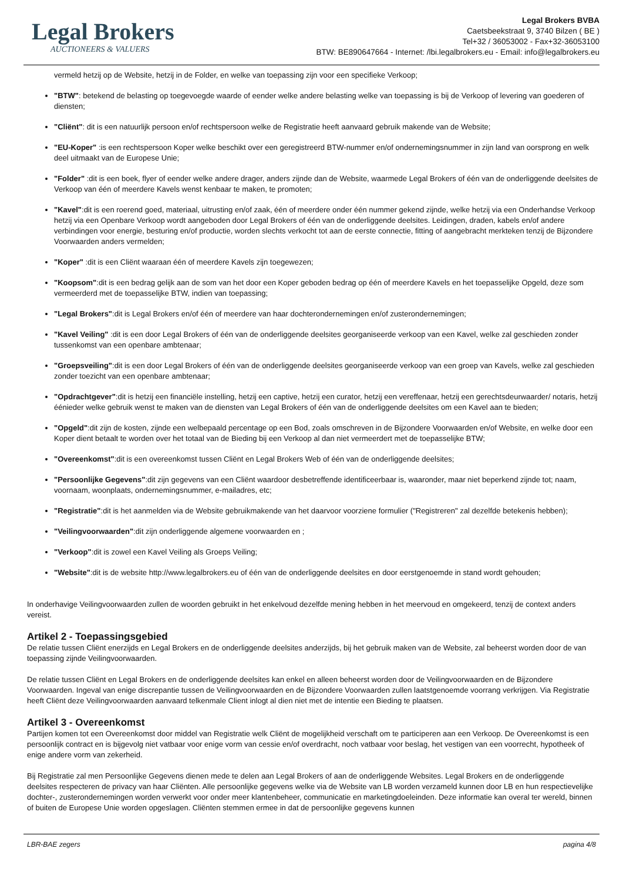Legal Brokers
AUCTIONEERS & VALUERS
Legal Brokers BVBA
Caetsbeekstraat 9, 3740 Bilzen ( BE )
Tel+32 / 36053002 - Fax+32-36053100
BTW: BE890647664 - Internet: /lbi.legalbrokers.eu - Email: info@legalbrokers.eu
vermeld hetzij op de Website, hetzij in de Folder, en welke van toepassing zijn voor een specifieke Verkoop;
"BTW": betekend de belasting op toegevoegde waarde of eender welke andere belasting welke van toepassing is bij de Verkoop of levering van goederen of diensten;
"Cliënt": dit is een natuurlijk persoon en/of rechtspersoon welke de Registratie heeft aanvaard gebruik makende van de Website;
"EU-Koper" :is een rechtspersoon Koper welke beschikt over een geregistreerd BTW-nummer en/of ondernemingsnummer in zijn land van oorsprong en welk deel uitmaakt van de Europese Unie;
"Folder" :dit is een boek, flyer of eender welke andere drager, anders zijnde dan de Website, waarmede Legal Brokers of één van de onderliggende deelsites de Verkoop van één of meerdere Kavels wenst kenbaar te maken, te promoten;
"Kavel":dit is een roerend goed, materiaal, uitrusting en/of zaak, één of meerdere onder één nummer gekend zijnde, welke hetzij via een Onderhandse Verkoop hetzij via een Openbare Verkoop wordt aangeboden door Legal Brokers of één van de onderliggende deelsites. Leidingen, draden, kabels en/of andere verbindingen voor energie, besturing en/of productie, worden slechts verkocht tot aan de eerste connectie, fitting of aangebracht merkteken tenzij de Bijzondere Voorwaarden anders vermelden;
"Koper" :dit is een Cliënt waaraan één of meerdere Kavels zijn toegewezen;
"Koopsom":dit is een bedrag gelijk aan de som van het door een Koper geboden bedrag op één of meerdere Kavels en het toepasselijke Opgeld, deze som vermeerderd met de toepasselijke BTW, indien van toepassing;
"Legal Brokers":dit is Legal Brokers en/of één of meerdere van haar dochterondernemingen en/of zusterondernemingen;
"Kavel Veiling" :dit is een door Legal Brokers of één van de onderliggende deelsites georganiseerde verkoop van een Kavel, welke zal geschieden zonder tussenkomst van een openbare ambtenaar;
"Groepsveiling":dit is een door Legal Brokers of één van de onderliggende deelsites georganiseerde verkoop van een groep van Kavels, welke zal geschieden zonder toezicht van een openbare ambtenaar;
"Opdrachtgever":dit is hetzij een financiële instelling, hetzij een captive, hetzij een curator, hetzij een vereffenaar, hetzij een gerechtsdeurwaarder/ notaris, hetzij éénieder welke gebruik wenst te maken van de diensten van Legal Brokers of één van de onderliggende deelsites om een Kavel aan te bieden;
"Opgeld":dit zijn de kosten, zijnde een welbepaald percentage op een Bod, zoals omschreven in de Bijzondere Voorwaarden en/of Website, en welke door een Koper dient betaalt te worden over het totaal van de Bieding bij een Verkoop al dan niet vermeerdert met de toepasselijke BTW;
"Overeenkomst":dit is een overeenkomst tussen Cliënt en Legal Brokers Web of één van de onderliggende deelsites;
"Persoonlijke Gegevens":dit zijn gegevens van een Cliënt waardoor desbetreffende identificeerbaar is, waaronder, maar niet beperkend zijnde tot; naam, voornaam, woonplaats, ondernemingsnummer, e-mailadres, etc;
"Registratie":dit is het aanmelden via de Website gebruikmakende van het daarvoor voorziene formulier ("Registreren" zal dezelfde betekenis hebben);
"Veilingvoorwaarden":dit zijn onderliggende algemene voorwaarden en ;
"Verkoop":dit is zowel een Kavel Veiling als Groeps Veiling;
"Website":dit is de website http://www.legalbrokers.eu of één van de onderliggende deelsites en door eerstgenoemde in stand wordt gehouden;
In onderhavige Veilingvoorwaarden zullen de woorden gebruikt in het enkelvoud dezelfde mening hebben in het meervoud en omgekeerd, tenzij de context anders vereist.
Artikel 2 - Toepassingsgebied
De relatie tussen Cliënt enerzijds en Legal Brokers en de onderliggende deelsites anderzijds, bij het gebruik maken van de Website, zal beheerst worden door de van toepassing zijnde Veilingvoorwaarden.
De relatie tussen Cliënt en Legal Brokers en de onderliggende deelsites kan enkel en alleen beheerst worden door de Veilingvoorwaarden en de Bijzondere Voorwaarden. Ingeval van enige discrepantie tussen de Veilingvoorwaarden en de Bijzondere Voorwaarden zullen laatstgenoemde voorrang verkrijgen. Via Registratie heeft Cliënt deze Veilingvoorwaarden aanvaard telkenmale Client inlogt al dien niet met de intentie een Bieding te plaatsen.
Artikel 3 - Overeenkomst
Partijen komen tot een Overeenkomst door middel van Registratie welk Cliënt de mogelijkheid verschaft om te participeren aan een Verkoop. De Overeenkomst is een persoonlijk contract en is bijgevolg niet vatbaar voor enige vorm van cessie en/of overdracht, noch vatbaar voor beslag, het vestigen van een voorrecht, hypotheek of enige andere vorm van zekerheid.
Bij Registratie zal men Persoonlijke Gegevens dienen mede te delen aan Legal Brokers of aan de onderliggende Websites. Legal Brokers en de onderliggende deelsites respecteren de privacy van haar Cliënten. Alle persoonlijke gegevens welke via de Website van LB worden verzameld kunnen door LB en hun respectievelijke dochter-, zusterondernemingen worden verwerkt voor onder meer klantenbeheer, communicatie en marketingdoeleinden. Deze informatie kan overal ter wereld, binnen of buiten de Europese Unie worden opgeslagen. Cliënten stemmen ermee in dat de persoonlijke gegevens kunnen
LBR-BAE zegers pagina 4/8